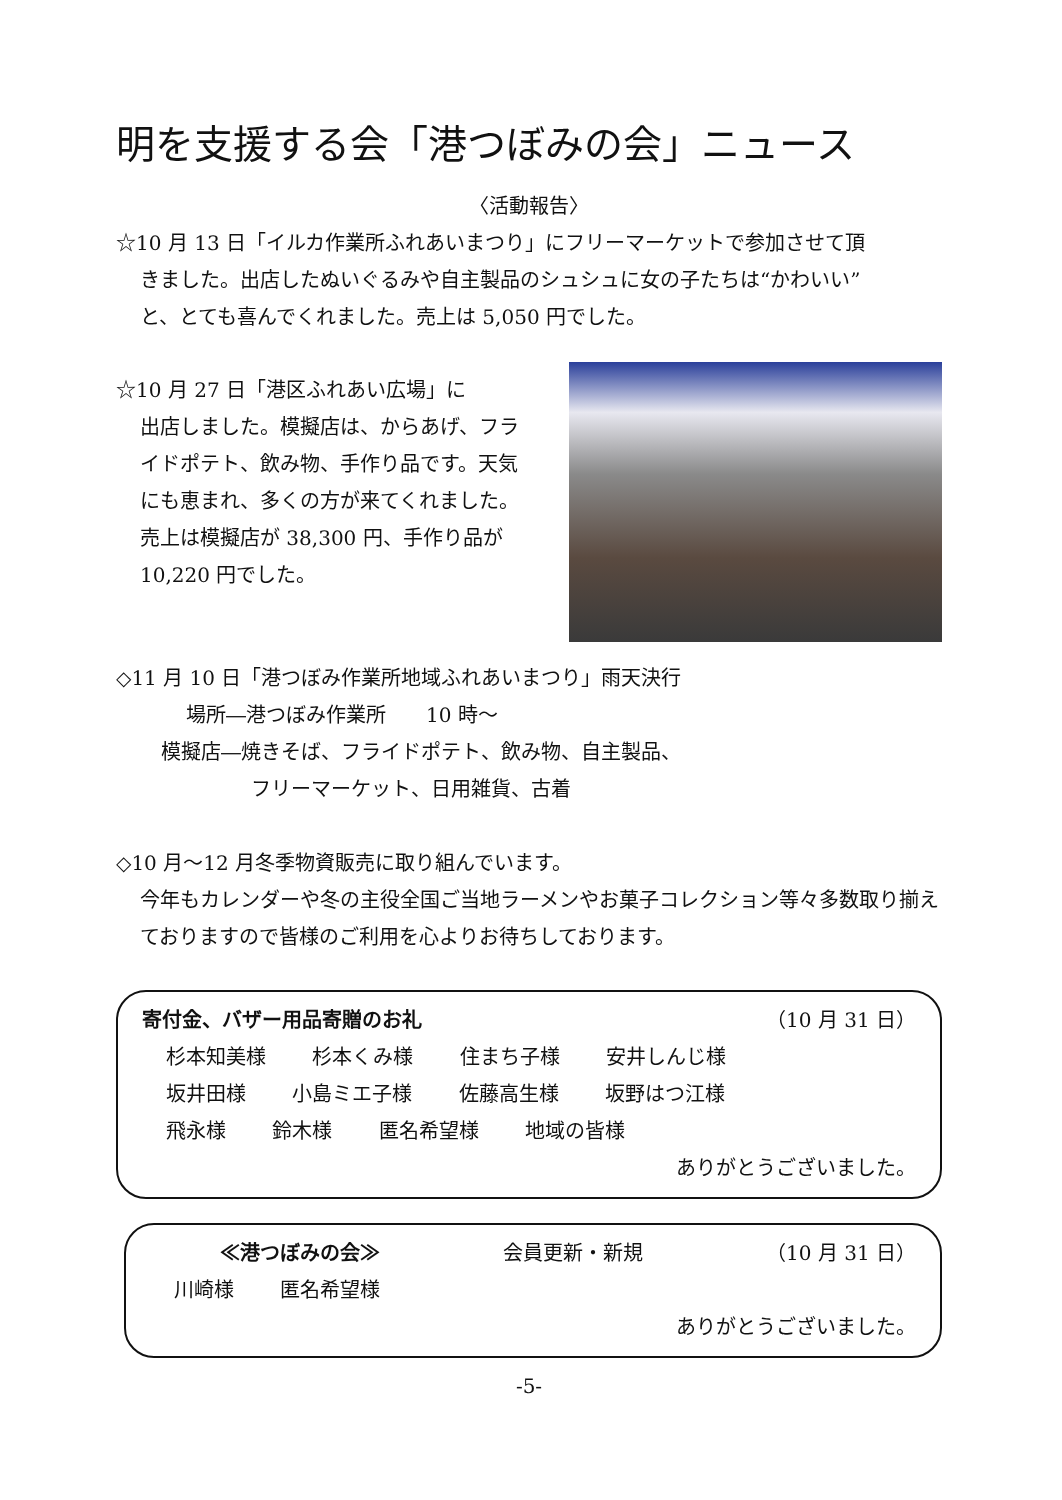明を支援する会「港つぼみの会」ニュース
〈活動報告〉
☆10 月 13 日「イルカ作業所ふれあいまつり」にフリーマーケットで参加させて頂
きました。出店したぬいぐるみや自主製品のシュシュに女の子たちは“かわいい”
と、とても喜んでくれました。売上は 5,050 円でした。
☆10 月 27 日「港区ふれあい広場」に
出店しました。模擬店は、からあげ、フライドポテト、飲み物、手作り品です。天気にも恵まれ、多くの方が来てくれました。
売上は模擬店が 38,300 円、手作り品が 10,220 円でした。
◇11 月 10 日「港つぼみ作業所地域ふれあいまつり」雨天決行
場所―港つぼみ作業所　　10 時～
模擬店―焼きそば、フライドポテト、飲み物、自主製品、
フリーマーケット、日用雑貨、古着
◇10 月～12 月冬季物資販売に取り組んでいます。
今年もカレンダーや冬の主役全国ご当地ラーメンやお菓子コレクション等々多数取り揃えておりますので皆様のご利用を心よりお待ちしております。
寄付金、バザー用品寄贈のお礼 （10 月 31 日）
杉本知美様 杉本くみ様 住まち子様 安井しんじ様
坂井田様 小島ミエ子様 佐藤高生様 坂野はつ江様
飛永様 鈴木様 匿名希望様 地域の皆様
ありがとうございました。
≪港つぼみの会≫ 会員更新・新規 （10 月 31 日）
川崎様 匿名希望様
ありがとうございました。
-5-